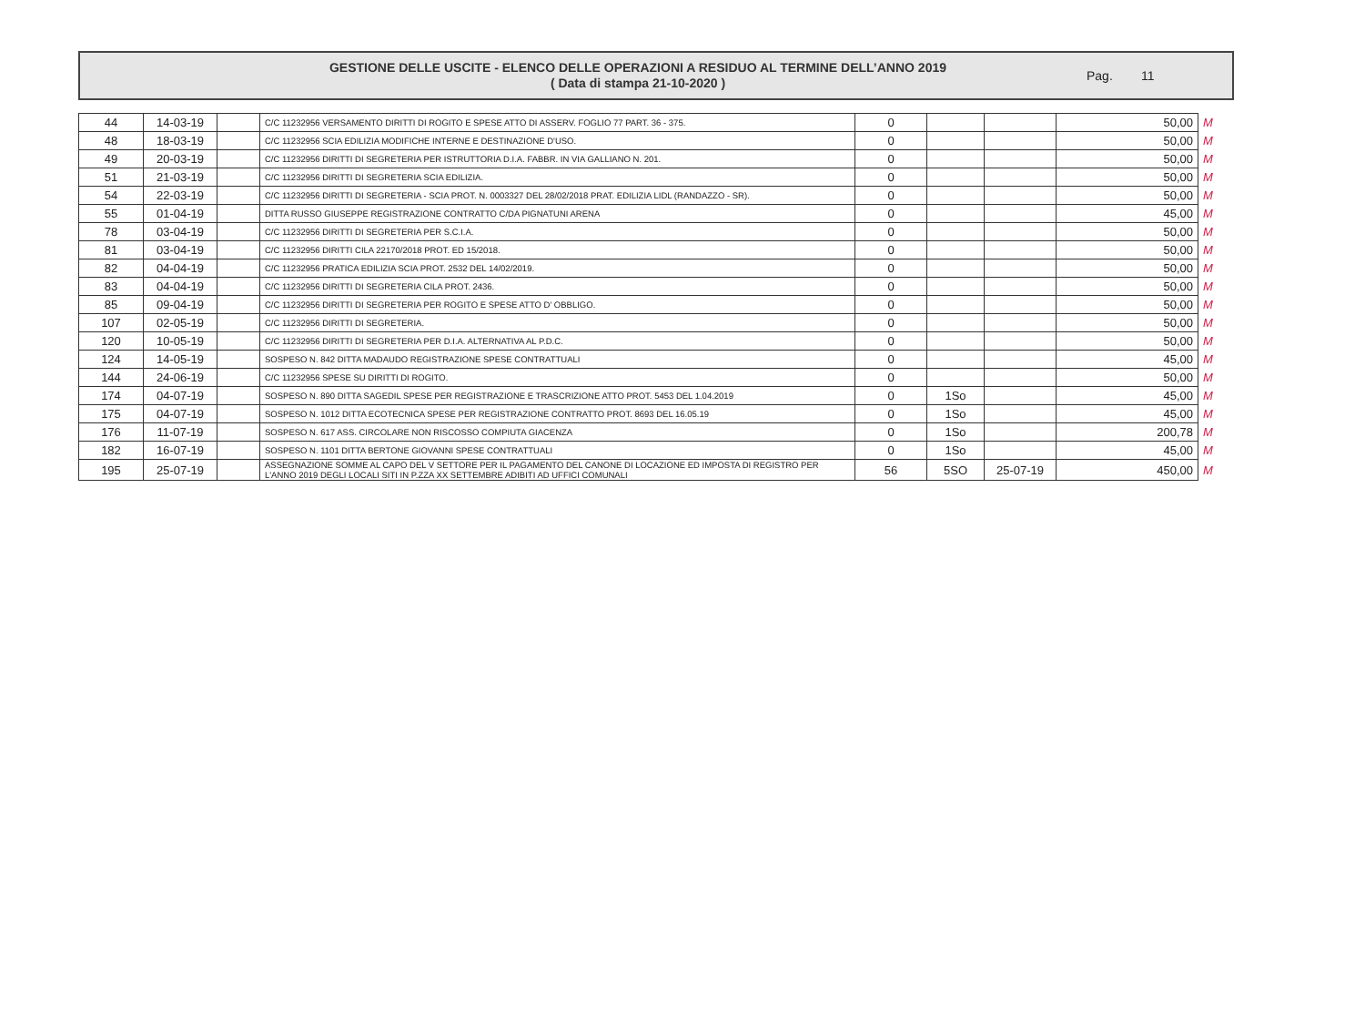GESTIONE DELLE USCITE - ELENCO DELLE OPERAZIONI A RESIDUO AL TERMINE DELL’ANNO 2019
( Data di stampa 21-10-2020 )
Pag. 11
| 44 | 14-03-19 | | C/C 11232956 VERSAMENTO DIRITTI DI ROGITO E SPESE ATTO DI ASSERV. FOGLIO 77 PART. 36 - 375. | 0 | | | 50,00 | M |
| 48 | 18-03-19 | | C/C 11232956 SCIA EDILIZIA MODIFICHE INTERNE E DESTINAZIONE D'USO. | 0 | | | 50,00 | M |
| 49 | 20-03-19 | | C/C 11232956 DIRITTI DI SEGRETERIA PER ISTRUTTORIA D.I.A. FABBR. IN VIA GALLIANO N. 201. | 0 | | | 50,00 | M |
| 51 | 21-03-19 | | C/C 11232956 DIRITTI DI SEGRETERIA SCIA EDILIZIA. | 0 | | | 50,00 | M |
| 54 | 22-03-19 | | C/C 11232956 DIRITTI DI SEGRETERIA - SCIA PROT. N. 0003327 DEL 28/02/2018 PRAT. EDILIZIA LIDL (RANDAZZO - SR). | 0 | | | 50,00 | M |
| 55 | 01-04-19 | | DITTA RUSSO GIUSEPPE REGISTRAZIONE CONTRATTO C/DA PIGNATUNI ARENA | 0 | | | 45,00 | M |
| 78 | 03-04-19 | | C/C 11232956 DIRITTI DI SEGRETERIA PER S.C.I.A. | 0 | | | 50,00 | M |
| 81 | 03-04-19 | | C/C 11232956 DIRITTI CILA 22170/2018 PROT. ED 15/2018. | 0 | | | 50,00 | M |
| 82 | 04-04-19 | | C/C 11232956 PRATICA EDILIZIA SCIA PROT. 2532 DEL 14/02/2019. | 0 | | | 50,00 | M |
| 83 | 04-04-19 | | C/C 11232956 DIRITTI DI SEGRETERIA CILA PROT. 2436. | 0 | | | 50,00 | M |
| 85 | 09-04-19 | | C/C 11232956 DIRITTI DI SEGRETERIA PER ROGITO E SPESE ATTO D' OBBLIGO. | 0 | | | 50,00 | M |
| 107 | 02-05-19 | | C/C 11232956 DIRITTI DI SEGRETERIA. | 0 | | | 50,00 | M |
| 120 | 10-05-19 | | C/C 11232956 DIRITTI DI SEGRETERIA PER D.I.A. ALTERNATIVA AL P.D.C. | 0 | | | 50,00 | M |
| 124 | 14-05-19 | | SOSPESO N. 842 DITTA MADAUDO REGISTRAZIONE SPESE CONTRATTUALI | 0 | | | 45,00 | M |
| 144 | 24-06-19 | | C/C 11232956 SPESE SU DIRITTI DI ROGITO. | 0 | | | 50,00 | M |
| 174 | 04-07-19 | | SOSPESO N. 890 DITTA SAGEDIL SPESE PER REGISTRAZIONE E TRASCRIZIONE ATTO PROT. 5453 DEL 1.04.2019 | 0 | 1So | | 45,00 | M |
| 175 | 04-07-19 | | SOSPESO N. 1012 DITTA ECOTECNICA SPESE PER REGISTRAZIONE CONTRATTO PROT. 8693 DEL 16.05.19 | 0 | 1So | | 45,00 | M |
| 176 | 11-07-19 | | SOSPESO N. 617 ASS. CIRCOLARE NON RISCOSSO COMPIUTA GIACENZA | 0 | 1So | | 200,78 | M |
| 182 | 16-07-19 | | SOSPESO N. 1101 DITTA BERTONE GIOVANNI SPESE CONTRATTUALI | 0 | 1So | | 45,00 | M |
| 195 | 25-07-19 | | ASSEGNAZIONE SOMME AL CAPO DEL V SETTORE PER IL PAGAMENTO DEL CANONE DI LOCAZIONE ED IMPOSTA DI REGISTRO PER L'ANNO 2019 DEGLI LOCALI SITI IN P.ZZA XX SETTEMBRE ADIBITI AD UFFICI COMUNALI | 56 | 5SO | 25-07-19 | 450,00 | M |